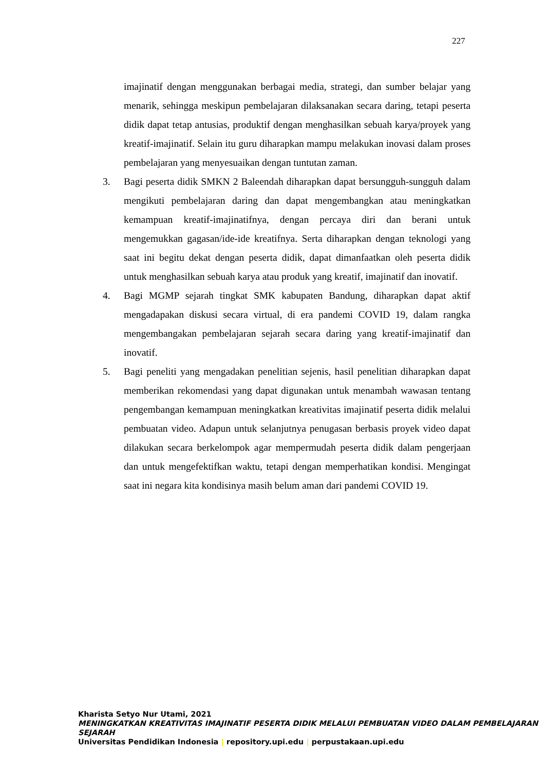227
imajinatif dengan menggunakan berbagai media, strategi, dan sumber belajar yang menarik, sehingga meskipun pembelajaran dilaksanakan secara daring, tetapi peserta didik dapat tetap antusias, produktif dengan menghasilkan sebuah karya/proyek yang kreatif-imajinatif. Selain itu guru diharapkan mampu melakukan inovasi dalam proses pembelajaran yang menyesuaikan dengan tuntutan zaman.
3. Bagi peserta didik SMKN 2 Baleendah diharapkan dapat bersungguh-sungguh dalam mengikuti pembelajaran daring dan dapat mengembangkan atau meningkatkan kemampuan kreatif-imajinatifnya, dengan percaya diri dan berani untuk mengemukkan gagasan/ide-ide kreatifnya. Serta diharapkan dengan teknologi yang saat ini begitu dekat dengan peserta didik, dapat dimanfaatkan oleh peserta didik untuk menghasilkan sebuah karya atau produk yang kreatif, imajinatif dan inovatif.
4. Bagi MGMP sejarah tingkat SMK kabupaten Bandung, diharapkan dapat aktif mengadapakan diskusi secara virtual, di era pandemi COVID 19, dalam rangka mengembangakan pembelajaran sejarah secara daring yang kreatif-imajinatif dan inovatif.
5. Bagi peneliti yang mengadakan penelitian sejenis, hasil penelitian diharapkan dapat memberikan rekomendasi yang dapat digunakan untuk menambah wawasan tentang pengembangan kemampuan meningkatkan kreativitas imajinatif peserta didik melalui pembuatan video. Adapun untuk selanjutnya penugasan berbasis proyek video dapat dilakukan secara berkelompok agar mempermudah peserta didik dalam pengerjaan dan untuk mengefektifkan waktu, tetapi dengan memperhatikan kondisi. Mengingat saat ini negara kita kondisinya masih belum aman dari pandemi COVID 19.
Kharista Setyo Nur Utami, 2021
MENINGKATKAN KREATIVITAS IMAJINATIF PESERTA DIDIK MELALUI PEMBUATAN VIDEO DALAM PEMBELAJARAN SEJARAH
Universitas Pendidikan Indonesia | repository.upi.edu | perpustakaan.upi.edu